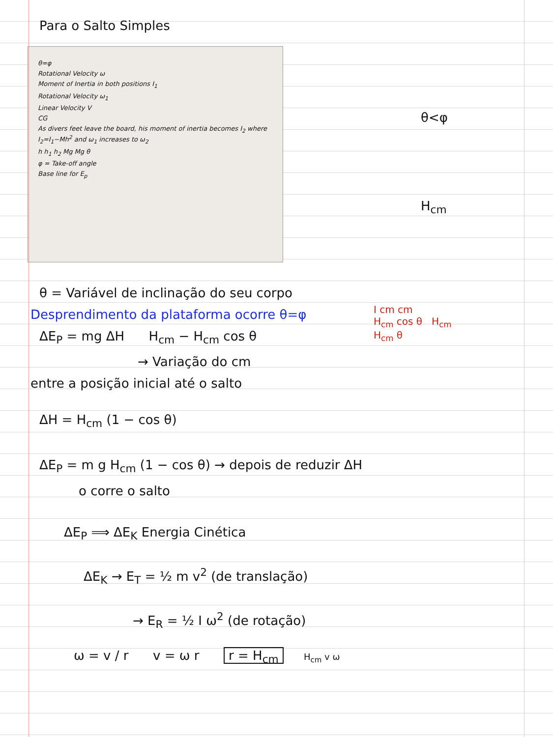Para o Salto Simples
θ=φ
Rotational Velocity ω
Moment of Inertia in both positions I<sub>1</sub>
Rotational Velocity ω<sub>1</sub>
Linear Velocity V
CG
As divers feet leave the board, his moment of inertia becomes I<sub>2</sub> where I<sub>2</sub>=I<sub>1</sub>−Mh<sup>2</sup> and ω<sub>1</sub> increases to ω<sub>2</sub>
h h<sub>1</sub> h<sub>2</sub> Mg Mg θ
φ = Take-off angle
Base line for E<sub>p</sub>
θ<φ
H<sub>cm</sub>
θ = Variável de inclinação do seu corpo
Desprendimento da plataforma ocorre θ=φ
ΔE<sub>P</sub> = mg ΔH H<sub>cm</sub> − H<sub>cm</sub> cos θ
→ Variação do cm
entre a posição inicial até o salto
I cm cm
H<sub>cm</sub> cos θ H<sub>cm</sub>
H<sub>cm</sub> θ
ΔH = H<sub>cm</sub> (1 − cos θ)
ΔE<sub>P</sub> = m g H<sub>cm</sub> (1 − cos θ) → depois de reduzir ΔH
o corre o salto
ΔE<sub>P</sub> ⟹ ΔE<sub>K</sub> Energia Cinética
ΔE<sub>K</sub> → E<sub>T</sub> = ½ m v<sup>2</sup> (de translação)
→ E<sub>R</sub> = ½ I ω<sup>2</sup> (de rotação)
ω = v / r v = ω r r = H<sub>cm</sub> H<sub>cm</sub> v ω